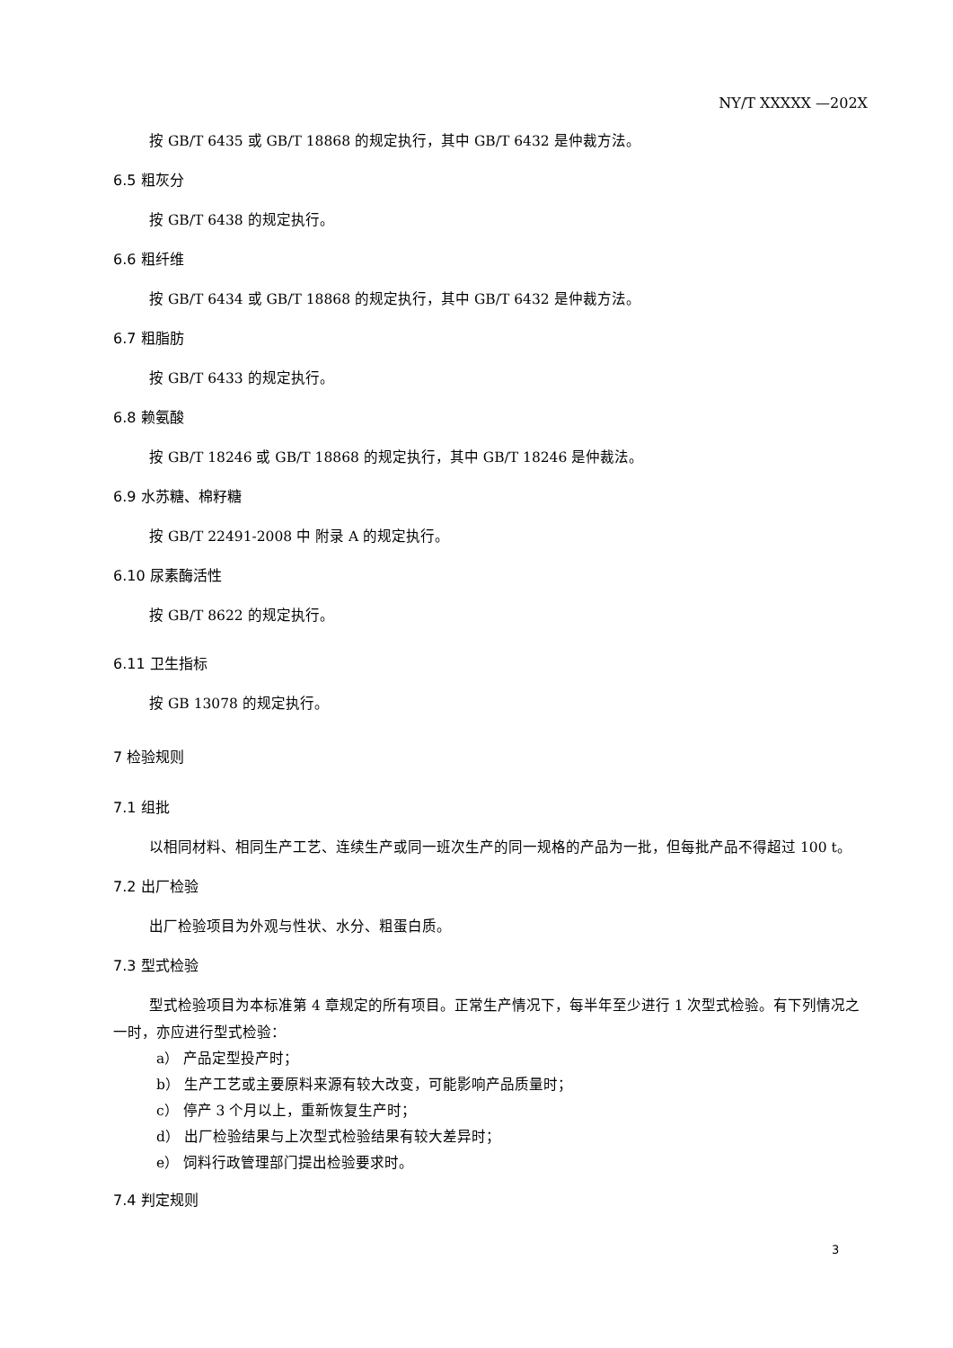NY/T XXXXX —202X
按 GB/T 6435 或 GB/T 18868 的规定执行，其中 GB/T 6432 是仲裁方法。
6.5 粗灰分
按 GB/T 6438 的规定执行。
6.6 粗纤维
按 GB/T 6434 或 GB/T 18868 的规定执行，其中 GB/T 6432 是仲裁方法。
6.7 粗脂肪
按 GB/T 6433 的规定执行。
6.8 赖氨酸
按 GB/T 18246 或 GB/T 18868 的规定执行，其中 GB/T 18246 是仲裁法。
6.9 水苏糖、棉籽糖
按 GB/T 22491-2008 中 附录 A 的规定执行。
6.10 尿素酶活性
按 GB/T 8622 的规定执行。
6.11 卫生指标
按 GB 13078 的规定执行。
7 检验规则
7.1 组批
以相同材料、相同生产工艺、连续生产或同一班次生产的同一规格的产品为一批，但每批产品不得超过 100 t。
7.2 出厂检验
出厂检验项目为外观与性状、水分、粗蛋白质。
7.3 型式检验
型式检验项目为本标准第 4 章规定的所有项目。正常生产情况下，每半年至少进行 1 次型式检验。有下列情况之一时，亦应进行型式检验：
a） 产品定型投产时；
b） 生产工艺或主要原料来源有较大改变，可能影响产品质量时；
c） 停产 3 个月以上，重新恢复生产时；
d） 出厂检验结果与上次型式检验结果有较大差异时；
e） 饲料行政管理部门提出检验要求时。
7.4 判定规则
3